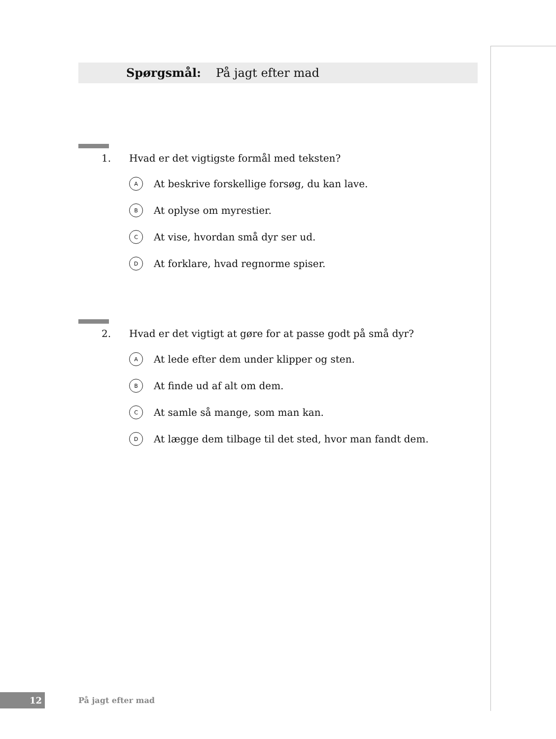Spørgsmål: På jagt efter mad
1. Hvad er det vigtigste formål med teksten?
A At beskrive forskellige forsøg, du kan lave.
B At oplyse om myrestier.
C At vise, hvordan små dyr ser ud.
D At forklare, hvad regnorme spiser.
2. Hvad er det vigtigt at gøre for at passe godt på små dyr?
A At lede efter dem under klipper og sten.
B At finde ud af alt om dem.
C At samle så mange, som man kan.
D At lægge dem tilbage til det sted, hvor man fandt dem.
12
På jagt efter mad